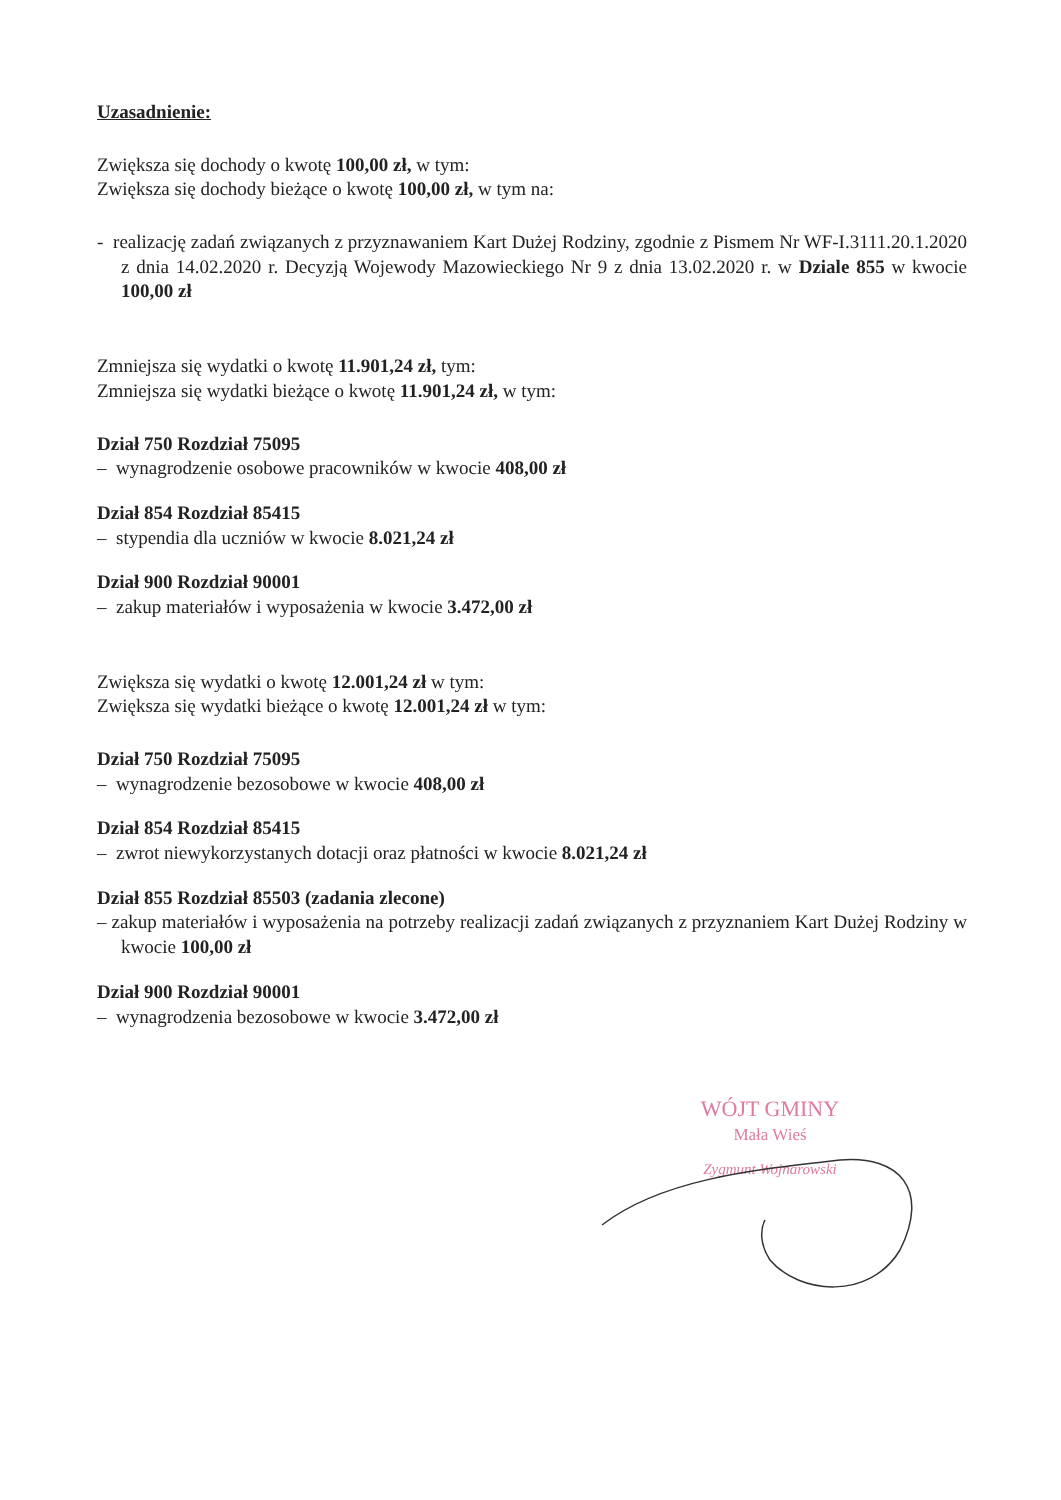Uzasadnienie:
Zwiększa się dochody o kwotę 100,00 zł, w tym:
Zwiększa się dochody bieżące o kwotę 100,00 zł, w tym na:
- realizację zadań związanych z przyznawaniem Kart Dużej Rodziny, zgodnie z Pismem Nr WF-I.3111.20.1.2020 z dnia 14.02.2020 r. Decyzją Wojewody Mazowieckiego Nr 9 z dnia 13.02.2020 r. w Dziale 855 w kwocie 100,00 zł
Zmniejsza się wydatki o kwotę 11.901,24 zł, tym:
Zmniejsza się wydatki bieżące o kwotę 11.901,24 zł, w tym:
Dział 750 Rozdział 75095
– wynagrodzenie osobowe pracowników w kwocie 408,00 zł
Dział 854 Rozdział 85415
– stypendia dla uczniów w kwocie 8.021,24 zł
Dział 900 Rozdział 90001
– zakup materiałów i wyposażenia w kwocie 3.472,00 zł
Zwiększa się wydatki o kwotę 12.001,24 zł w tym:
Zwiększa się wydatki bieżące o kwotę 12.001,24 zł w tym:
Dział 750 Rozdział 75095
– wynagrodzenie bezosobowe w kwocie 408,00 zł
Dział 854 Rozdział 85415
– zwrot niewykorzystanych dotacji oraz płatności w kwocie 8.021,24 zł
Dział 855 Rozdział 85503 (zadania zlecone)
– zakup materiałów i wyposażenia na potrzeby realizacji zadań związanych z przyznaniem Kart Dużej Rodziny w kwocie 100,00 zł
Dział 900 Rozdział 90001
– wynagrodzenia bezosobowe w kwocie 3.472,00 zł
WÓJT GMINY
Mała Wieś
Zygmunt Wojnarowski